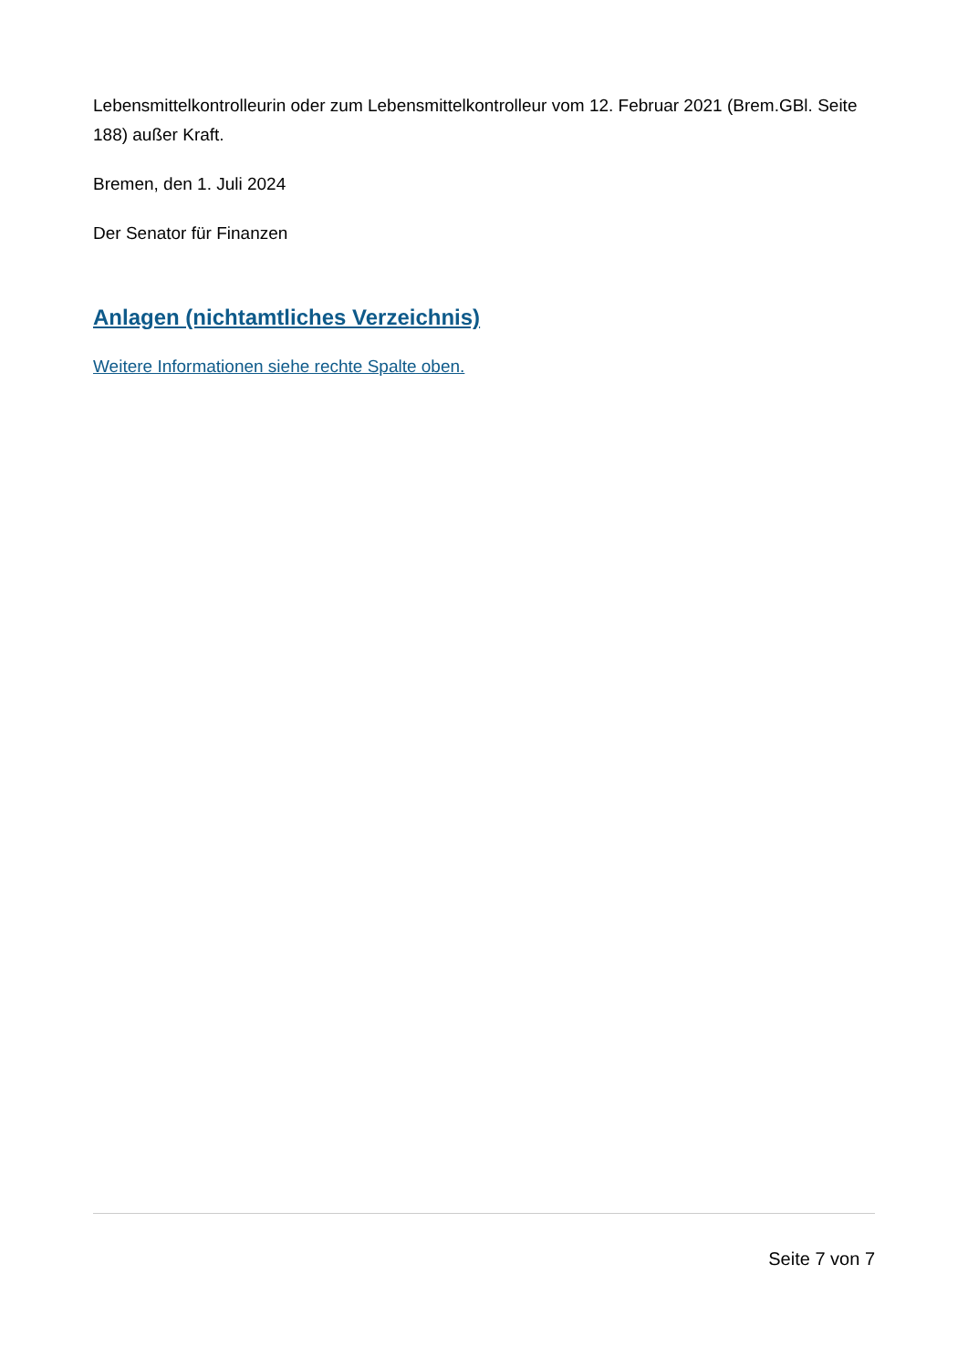Lebensmittelkontrolleurin oder zum Lebensmittelkontrolleur vom 12. Februar 2021 (Brem.GBl. Seite 188) außer Kraft.
Bremen, den 1. Juli 2024
Der Senator für Finanzen
Anlagen (nichtamtliches Verzeichnis)
Weitere Informationen siehe rechte Spalte oben.
Seite 7 von 7